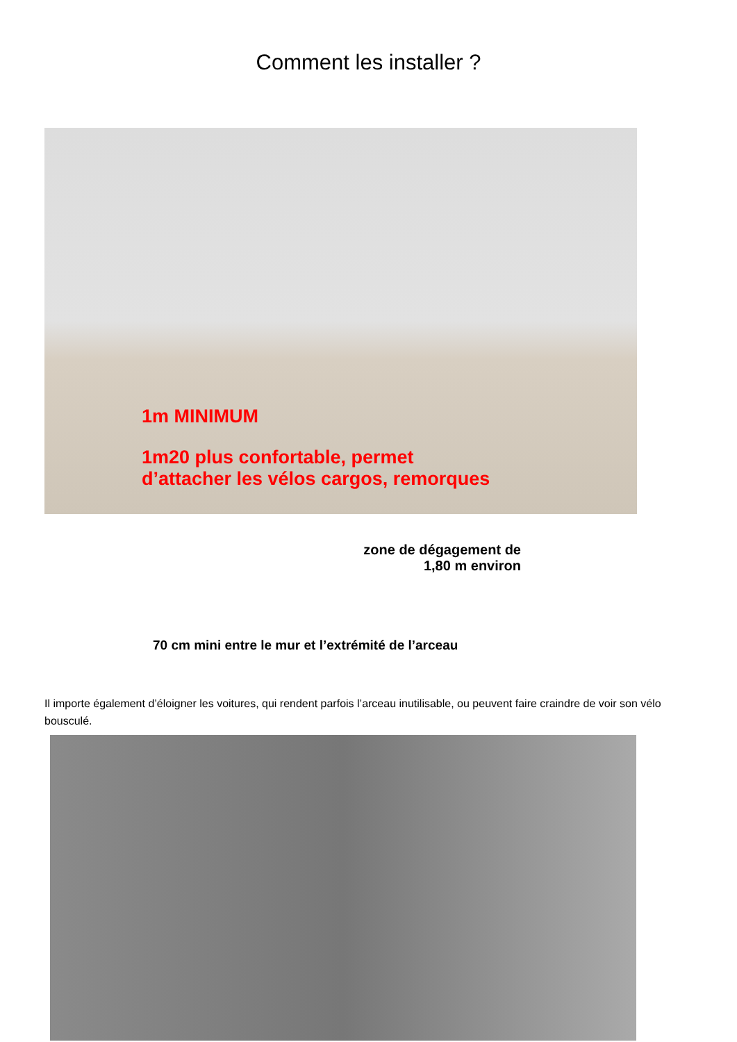Comment les installer ?
1m MINIMUM
1m20 plus confortable, permet
d’attacher les vélos cargos, remorques
zone de dégagement de
1,80 m environ
70 cm mini entre le mur et l’extrémité de l’arceau
Il importe également d’éloigner les voitures, qui rendent parfois l’arceau inutilisable, ou peuvent faire craindre de voir son vélo bousculé.